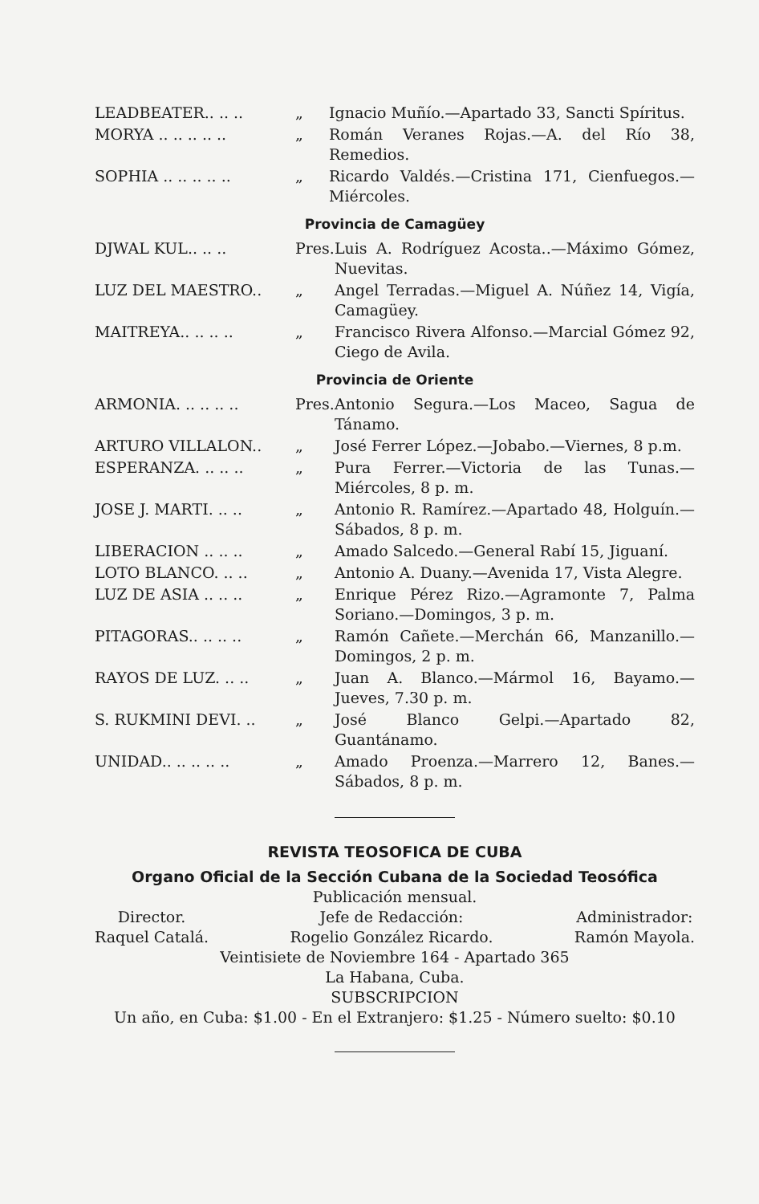| LEADBEATER.. .. .. | „ | Ignacio Muñío.—Apartado 33, Sancti Spíritus. |
| MORYA .. .. .. .. .. | „ | Román Veranes Rojas.—A. del Río 38, Remedios. |
| SOPHIA .. .. .. .. .. | „ | Ricardo Valdés.—Cristina 171, Cienfuegos.—Miércoles. |
Provincia de Camagüey
| DJWAL KUL.. .. .. | Pres. | Luis A. Rodríguez Acosta..—Máximo Gómez, Nuevitas. |
| LUZ DEL MAESTRO.. | „ | Angel Terradas.—Miguel A. Núñez 14, Vigía, Camagüey. |
| MAITREYA.. .. .. .. | „ | Francisco Rivera Alfonso.—Marcial Gómez 92, Ciego de Avila. |
Provincia de Oriente
| ARMONIA. .. .. .. .. | Pres. | Antonio Segura.—Los Maceo, Sagua de Tánamo. |
| ARTURO VILLALON.. | „ | José Ferrer López.—Jobabo.—Viernes, 8 p.m. |
| ESPERANZA. .. .. .. | „ | Pura Ferrer.—Victoria de las Tunas.—Miércoles, 8 p. m. |
| JOSE J. MARTI. .. .. | „ | Antonio R. Ramírez.—Apartado 48, Holguín.—Sábados, 8 p. m. |
| LIBERACION .. .. .. | „ | Amado Salcedo.—General Rabí 15, Jiguaní. |
| LOTO BLANCO. .. .. | „ | Antonio A. Duany.—Avenida 17, Vista Alegre. |
| LUZ DE ASIA .. .. .. | „ | Enrique Pérez Rizo.—Agramonte 7, Palma Soriano.—Domingos, 3 p. m. |
| PITAGORAS.. .. .. .. | „ | Ramón Cañete.—Merchán 66, Manzanillo.—Domingos, 2 p. m. |
| RAYOS DE LUZ. .. .. | „ | Juan A. Blanco.—Mármol 16, Bayamo.—Jueves, 7.30 p. m. |
| S. RUKMINI DEVI. .. | „ | José Blanco Gelpi.—Apartado 82, Guantánamo. |
| UNIDAD.. .. .. .. .. | „ | Amado Proenza.—Marrero 12, Banes.—Sábados, 8 p. m. |
REVISTA TEOSOFICA DE CUBA
Organo Oficial de la Sección Cubana de la Sociedad Teosófica
Publicación mensual.
Director.
Raquel Catalá.
Jefe de Redacción:
Rogelio González Ricardo.
Administrador:
Ramón Mayola.
Veintisiete de Noviembre 164 - Apartado 365
La Habana, Cuba.
SUBSCRIPCION
Un año, en Cuba: $1.00 - En el Extranjero: $1.25 - Número suelto: $0.10